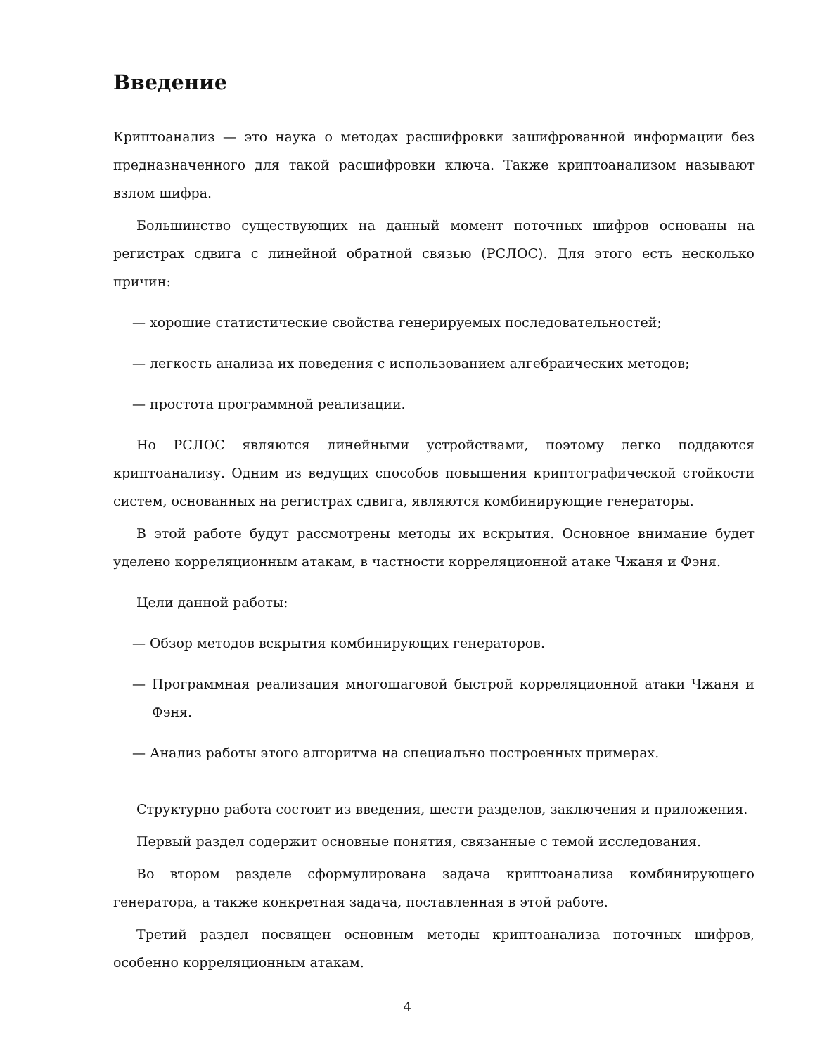Введение
Криптоанализ — это наука о методах расшифровки зашифрованной информации без предназначенного для такой расшифровки ключа. Также криптоанализом называют взлом шифра.
Большинство существующих на данный момент поточных шифров основаны на регистрах сдвига с линейной обратной связью (РСЛОС). Для этого есть несколько причин:
— хорошие статистические свойства генерируемых последовательностей;
— легкость анализа их поведения с использованием алгебраических методов;
— простота программной реализации.
Но РСЛОС являются линейными устройствами, поэтому легко поддаются криптоанализу. Одним из ведущих способов повышения криптографической стойкости систем, основанных на регистрах сдвига, являются комбинирующие генераторы.
В этой работе будут рассмотрены методы их вскрытия. Основное внимание будет уделено корреляционным атакам, в частности корреляционной атаке Чжаня и Фэня.
Цели данной работы:
— Обзор методов вскрытия комбинирующих генераторов.
— Программная реализация многошаговой быстрой корреляционной атаки Чжаня и Фэня.
— Анализ работы этого алгоритма на специально построенных примерах.
Структурно работа состоит из введения, шести разделов, заключения и приложения.
Первый раздел содержит основные понятия, связанные с темой исследования.
Во втором разделе сформулирована задача криптоанализа комбинирующего генератора, а также конкретная задача, поставленная в этой работе.
Третий раздел посвящен основным методы криптоанализа поточных шифров, особенно корреляционным атакам.
4